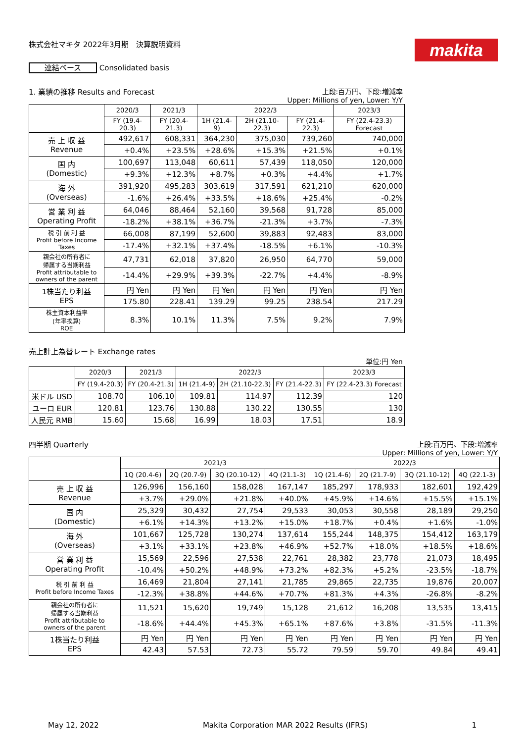makita
株式会社マキタ 2022年3月期　決算説明資料
連結ベース Consolidated basis
1. 業績の推移 Results and Forecast 上段:百万円、下段:増減率
Upper: Millions of yen, Lower: Y/Y
| | 2020/3 | 2021/3 | 2022/3 | | | 2023/3 |
| --- | --- | --- | --- | --- | --- | --- |
| | FY (19.4-20.3) | FY (20.4-21.3) | 1H (21.4-9) | 2H (21.10-22.3) | FY (21.4-22.3) | FY (22.4-23.3) Forecast |
| 売 上 収 益 Revenue | 492,617 | 608,331 | 364,230 | 375,030 | 739,260 | 740,000 |
| | +0.4% | +23.5% | +28.6% | +15.3% | +21.5% | +0.1% |
| 国 内 (Domestic) | 100,697 | 113,048 | 60,611 | 57,439 | 118,050 | 120,000 |
| | +9.3% | +12.3% | +8.7% | +0.3% | +4.4% | +1.7% |
| 海 外 (Overseas) | 391,920 | 495,283 | 303,619 | 317,591 | 621,210 | 620,000 |
| | -1.6% | +26.4% | +33.5% | +18.6% | +25.4% | -0.2% |
| 営 業 利 益 Operating Profit | 64,046 | 88,464 | 52,160 | 39,568 | 91,728 | 85,000 |
| | -18.2% | +38.1% | +36.7% | -21.3% | +3.7% | -7.3% |
| 税 引 前 利 益 Profit before Income Taxes | 66,008 | 87,199 | 52,600 | 39,883 | 92,483 | 83,000 |
| | -17.4% | +32.1% | +37.4% | -18.5% | +6.1% | -10.3% |
| 親会社の所有者に 帰属する当期利益 Profit attributable to owners of the parent | 47,731 | 62,018 | 37,820 | 26,950 | 64,770 | 59,000 |
| | -14.4% | +29.9% | +39.3% | -22.7% | +4.4% | -8.9% |
| 1株当たり利益 EPS | 円 Yen | 円 Yen | 円 Yen | 円 Yen | 円 Yen | 円 Yen |
| | 175.80 | 228.41 | 139.29 | 99.25 | 238.54 | 217.29 |
| 株主資本利益率 (年率換算) ROE | 8.3% | 10.1% | 11.3% | 7.5% | 9.2% | 7.9% |
売上計上為替レート Exchange rates
単位:円 Yen
| | 2020/3 | 2021/3 | 2022/3 | | | 2023/3 |
| --- | --- | --- | --- | --- | --- | --- |
| | FY (19.4-20.3) | FY (20.4-21.3) | 1H (21.4-9) | 2H (21.10-22.3) | FY (21.4-22.3) | FY (22.4-23.3) Forecast |
| 米ドル USD | 108.70 | 106.10 | 109.81 | 114.97 | 112.39 | 120 |
| ユーロ EUR | 120.81 | 123.76 | 130.88 | 130.22 | 130.55 | 130 |
| 人民元 RMB | 15.60 | 15.68 | 16.99 | 18.03 | 17.51 | 18.9 |
四半期 Quarterly 上段:百万円、下段:増減率
Upper: Millions of yen, Lower: Y/Y
| | 2021/3 | | | | 2022/3 | | | |
| --- | --- | --- | --- | --- | --- | --- | --- | --- |
| | 1Q (20.4-6) | 2Q (20.7-9) | 3Q (20.10-12) | 4Q (21.1-3) | 1Q (21.4-6) | 2Q (21.7-9) | 3Q (21.10-12) | 4Q (22.1-3) |
| 売 上 収 益 Revenue | 126,996 | 156,160 | 158,028 | 167,147 | 185,297 | 178,933 | 182,601 | 192,429 |
| | +3.7% | +29.0% | +21.8% | +40.0% | +45.9% | +14.6% | +15.5% | +15.1% |
| 国 内 (Domestic) | 25,329 | 30,432 | 27,754 | 29,533 | 30,053 | 30,558 | 28,189 | 29,250 |
| | +6.1% | +14.3% | +13.2% | +15.0% | +18.7% | +0.4% | +1.6% | -1.0% |
| 海 外 (Overseas) | 101,667 | 125,728 | 130,274 | 137,614 | 155,244 | 148,375 | 154,412 | 163,179 |
| | +3.1% | +33.1% | +23.8% | +46.9% | +52.7% | +18.0% | +18.5% | +18.6% |
| 営 業 利 益 Operating Profit | 15,569 | 22,596 | 27,538 | 22,761 | 28,382 | 23,778 | 21,073 | 18,495 |
| | -10.4% | +50.2% | +48.9% | +73.2% | +82.3% | +5.2% | -23.5% | -18.7% |
| 税 引 前 利 益 Profit before Income Taxes | 16,469 | 21,804 | 27,141 | 21,785 | 29,865 | 22,735 | 19,876 | 20,007 |
| | -12.3% | +38.8% | +44.6% | +70.7% | +81.3% | +4.3% | -26.8% | -8.2% |
| 親会社の所有者に 帰属する当期利益 Profit attributable to owners of the parent | 11,521 | 15,620 | 19,749 | 15,128 | 21,612 | 16,208 | 13,535 | 13,415 |
| | -18.6% | +44.4% | +45.3% | +65.1% | +87.6% | +3.8% | -31.5% | -11.3% |
| 1株当たり利益 EPS | 円 Yen | 円 Yen | 円 Yen | 円 Yen | 円 Yen | 円 Yen | 円 Yen | 円 Yen |
| | 42.43 | 57.53 | 72.73 | 55.72 | 79.59 | 59.70 | 49.84 | 49.41 |
May 12, 2022 Makita Corporation MAR 2022 Results (IFRS) 1